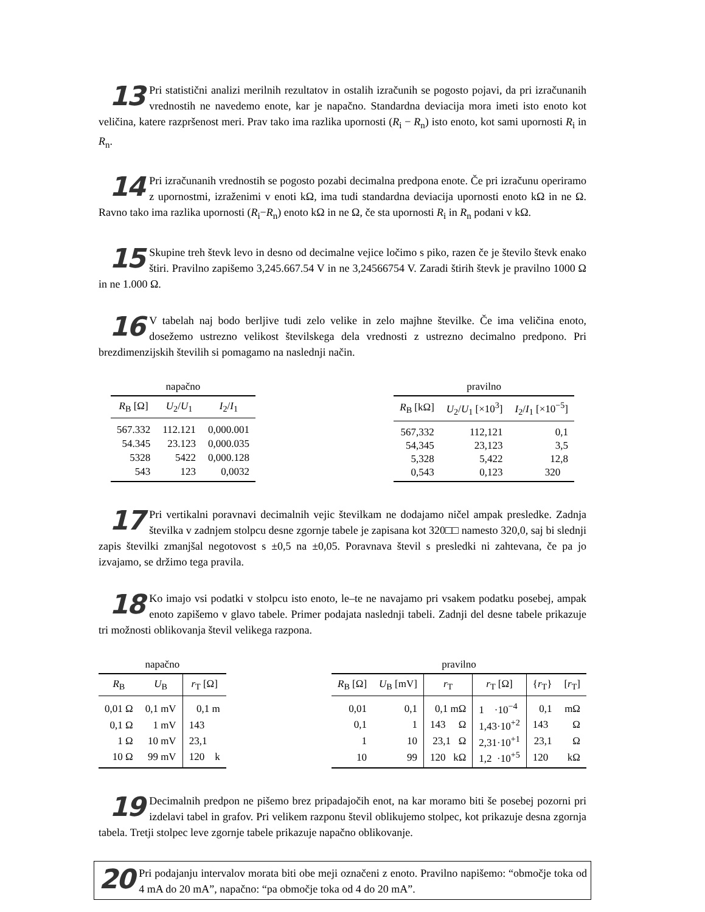13 Pri statistični analizi merilnih rezultatov in ostalih izračunih se pogosto pojavi, da pri izračunanih vrednostih ne navedemo enote, kar je napačno. Standardna deviacija mora imeti isto enoto kot veličina, katere razpršenost meri. Prav tako ima razlika upornosti (R<sub>i</sub> − R<sub>n</sub>) isto enoto, kot sami upornosti R<sub>i</sub> in R<sub>n</sub>.
14 Pri izračunanih vrednostih se pogosto pozabi decimalna predpona enote. Če pri izračunu operiramo z upornostmi, izraženimi v enoti kΩ, ima tudi standardna deviacija upornosti enoto kΩ in ne Ω. Ravno tako ima razlika upornosti (R<sub>i</sub>−R<sub>n</sub>) enoto kΩ in ne Ω, če sta upornosti R<sub>i</sub> in R<sub>n</sub> podani v kΩ.
15 Skupine treh števk levo in desno od decimalne vejice ločimo s piko, razen če je število števk enako štiri. Pravilno zapišemo 3,245.667.54 V in ne 3,24566754 V. Zaradi štirih števk je pravilno 1000 Ω in ne 1.000 Ω.
16 V tabelah naj bodo berljive tudi zelo velike in zelo majhne številke. Če ima veličina enoto, dosežemo ustrezno velikost številskega dela vrednosti z ustrezno decimalno predpono. Pri brezdimenzijskih številih si pomagamo na naslednji način.
napačno
| R<sub>B</sub> [Ω] | U<sub>2</sub>/ U<sub>1</sub> | I<sub>2</sub>/ I<sub>1</sub> |
| --- | --- | --- |
| 567.332 | 112.121 | 0,000.001 |
| 54.345 | 23.123 | 0,000.035 |
| 5328 | 5422 | 0,000.128 |
| 543 | 123 | 0,0032 |
pravilno
| R<sub>B</sub> [kΩ] | U<sub>2</sub>/ U<sub>1</sub> [×10<sup>3</sup>] | I<sub>2</sub>/ I<sub>1</sub> [×10<sup>−5</sup>] |
| --- | --- | --- |
| 567,332 | 112,121 | 0,1 |
| 54,345 | 23,123 | 3,5 |
| 5,328 | 5,422 | 12,8 |
| 0,543 | 0,123 | 320 |
17 Pri vertikalni poravnavi decimalnih vejic številkam ne dodajamo ničel ampak presledke. Zadnja številka v zadnjem stolpcu desne zgornje tabele je zapisana kot 320□□ namesto 320,0, saj bi slednji zapis številki zmanjšal negotovost s ±0,5 na ±0,05. Poravnava števil s presledki ni zahtevana, če pa jo izvajamo, se držimo tega pravila.
18 Ko imajo vsi podatki v stolpcu isto enoto, le–te ne navajamo pri vsakem podatku posebej, ampak enoto zapišemo v glavo tabele. Primer podajata naslednji tabeli. Zadnji del desne tabele prikazuje tri možnosti oblikovanja števil velikega razpona.
napačno
| R<sub>B</sub> | U<sub>B</sub> | r<sub>T</sub> [Ω] |
| --- | --- | --- |
| 0,01 Ω | 0,1 mV | 0,1 m |
| 0,1 Ω | 1 mV | 143 |
| 1 Ω | 10 mV | 23,1 |
| 10 Ω | 99 mV | 120 k |
pravilno
| R<sub>B</sub> [Ω] | U<sub>B</sub> [mV] | r<sub>T</sub> | r<sub>T</sub> [Ω] | { r<sub>T</sub>} | [ r<sub>T</sub>] |
| --- | --- | --- | --- | --- | --- |
| 0,01 | 0,1 | 0,1 mΩ | 1 ·10<sup>−4</sup> | 0,1 | mΩ |
| 0,1 | 1 | 143 Ω | 1,43·10<sup>+2</sup> | 143 | Ω |
| 1 | 10 | 23,1 Ω | 2,31·10<sup>+1</sup> | 23,1 | Ω |
| 10 | 99 | 120 kΩ | 1,2 ·10<sup>+5</sup> | 120 | kΩ |
19 Decimalnih predpon ne pišemo brez pripadajočih enot, na kar moramo biti še posebej pozorni pri izdelavi tabel in grafov. Pri velikem razponu števil oblikujemo stolpec, kot prikazuje desna zgornja tabela. Tretji stolpec leve zgornje tabele prikazuje napačno oblikovanje.
20 Pri podajanju intervalov morata biti obe meji označeni z enoto. Pravilno napišemo: “območje toka od 4 mA do 20 mA”, napačno: “pa območje toka od 4 do 20 mA”.